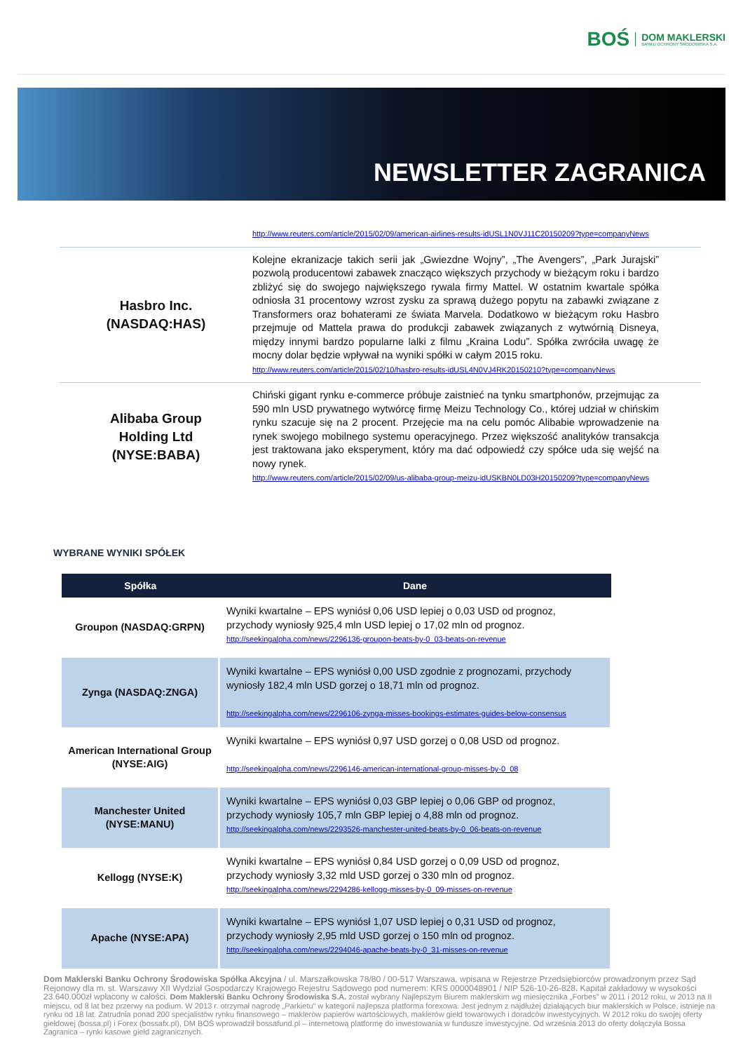BOŚ
DOM MAKLERSKI
BANKU OCHRONY ŚRODOWISKA S.A.
NEWSLETTER ZAGRANICA
http://www.reuters.com/article/2015/02/09/american-airlines-results-idUSL1N0VJ11C20150209?type=companyNews
Hasbro Inc.
(NASDAQ:HAS)
Kolejne ekranizacje takich serii jak „Gwiezdne Wojny”, „The Avengers”, „Park Jurajski” pozwolą producentowi zabawek znacząco większych przychody w bieżącym roku i bardzo zbliżyć się do swojego największego rywala firmy Mattel. W ostatnim kwartale spółka odniosła 31 procentowy wzrost zysku za sprawą dużego popytu na zabawki związane z Transformers oraz bohaterami ze świata Marvela. Dodatkowo w bieżącym roku Hasbro przejmuje od Mattela prawa do produkcji zabawek związanych z wytwórnią Disneya, między innymi bardzo popularne lalki z filmu „Kraina Lodu”. Spółka zwróciła uwagę że mocny dolar będzie wpływał na wyniki spółki w całym 2015 roku.
http://www.reuters.com/article/2015/02/10/hasbro-results-idUSL4N0VJ4RK20150210?type=companyNews
Alibaba Group
Holding Ltd
(NYSE:BABA)
Chiński gigant rynku e-commerce próbuje zaistnieć na tynku smartphonów, przejmując za 590 mln USD prywatnego wytwórcę firmę Meizu Technology Co., której udział w chińskim rynku szacuje się na 2 procent. Przejęcie ma na celu pomóc Alibabie wprowadzenie na rynek swojego mobilnego systemu operacyjnego. Przez większość analityków transakcja jest traktowana jako eksperyment, który ma dać odpowiedź czy spółce uda się wejść na nowy rynek.
http://www.reuters.com/article/2015/02/09/us-alibaba-group-meizu-idUSKBN0LD03H20150209?type=companyNews
WYBRANE WYNIKI SPÓŁEK
| Spółka | Dane |
| --- | --- |
| Groupon (NASDAQ:GRPN) | Wyniki kwartalne – EPS wyniósł 0,06 USD lepiej o 0,03 USD od prognoz, przychody wyniosły 925,4 mln USD lepiej o 17,02 mln od prognoz. http://seekingalpha.com/news/2296136-groupon-beats-by-0_03-beats-on-revenue |
| Zynga (NASDAQ:ZNGA) | Wyniki kwartalne – EPS wyniósł 0,00 USD zgodnie z prognozami, przychody wyniosły 182,4 mln USD gorzej o 18,71 mln od prognoz. http://seekingalpha.com/news/2296106-zynga-misses-bookings-estimates-guides-below-consensus |
| American International Group (NYSE:AIG) | Wyniki kwartalne – EPS wyniósł 0,97 USD gorzej o 0,08 USD od prognoz. http://seekingalpha.com/news/2296146-american-international-group-misses-by-0_08 |
| Manchester United (NYSE:MANU) | Wyniki kwartalne – EPS wyniósł 0,03 GBP lepiej o 0,06 GBP od prognoz, przychody wyniosły 105,7 mln GBP lepiej o 4,88 mln od prognoz. http://seekingalpha.com/news/2293526-manchester-united-beats-by-0_06-beats-on-revenue |
| Kellogg (NYSE:K) | Wyniki kwartalne – EPS wyniósł 0,84 USD gorzej o 0,09 USD od prognoz, przychody wyniosły 3,32 mld USD gorzej o 330 mln od prognoz. http://seekingalpha.com/news/2294286-kellogg-misses-by-0_09-misses-on-revenue |
| Apache (NYSE:APA) | Wyniki kwartalne – EPS wyniósł 1,07 USD lepiej o 0,31 USD od prognoz, przychody wyniosły 2,95 mld USD gorzej o 150 mln od prognoz. http://seekingalpha.com/news/2294046-apache-beats-by-0_31-misses-on-revenue |
Dom Maklerski Banku Ochrony Środowiska Spółka Akcyjna / ul. Marszałkowska 78/80 / 00-517 Warszawa, wpisana w Rejestrze Przedsiębiorców prowadzonym przez Sąd Rejonowy dla m. st. Warszawy XII Wydział Gospodarczy Krajowego Rejestru Sądowego pod numerem: KRS 0000048901 / NIP 526-10-26-828. Kapitał zakładowy w wysokości 23.640.000zł wpłacony w całości. Dom Maklerski Banku Ochrony Środowiska S.A. został wybrany Najlepszym Biurem maklerskim wg miesięcznika „Forbes” w 2011 i 2012 roku, w 2013 na II miejscu, od 8 lat bez przerwy na podium. W 2013 r. otrzymał nagrodę „Parkietu” w kategorii najlepsza platforma forexowa. Jest jednym z najdłużej działających biur maklerskich w Polsce, istnieje na rynku od 18 lat. Zatrudnia ponad 200 specjalistów rynku finansowego – maklerów papierów wartościowych, maklerów giełd towarowych i doradców inwestycyjnych. W 2012 roku do swojej oferty giełdowej (bossa.pl) i Forex (bossafx.pl), DM BOŚ wprowadził bossafund.pl – internetową platformę do inwestowania w fundusze inwestycyjne. Od września 2013 do oferty dołączyła Bossa Zagranica – rynki kasowe giełd zagranicznych.